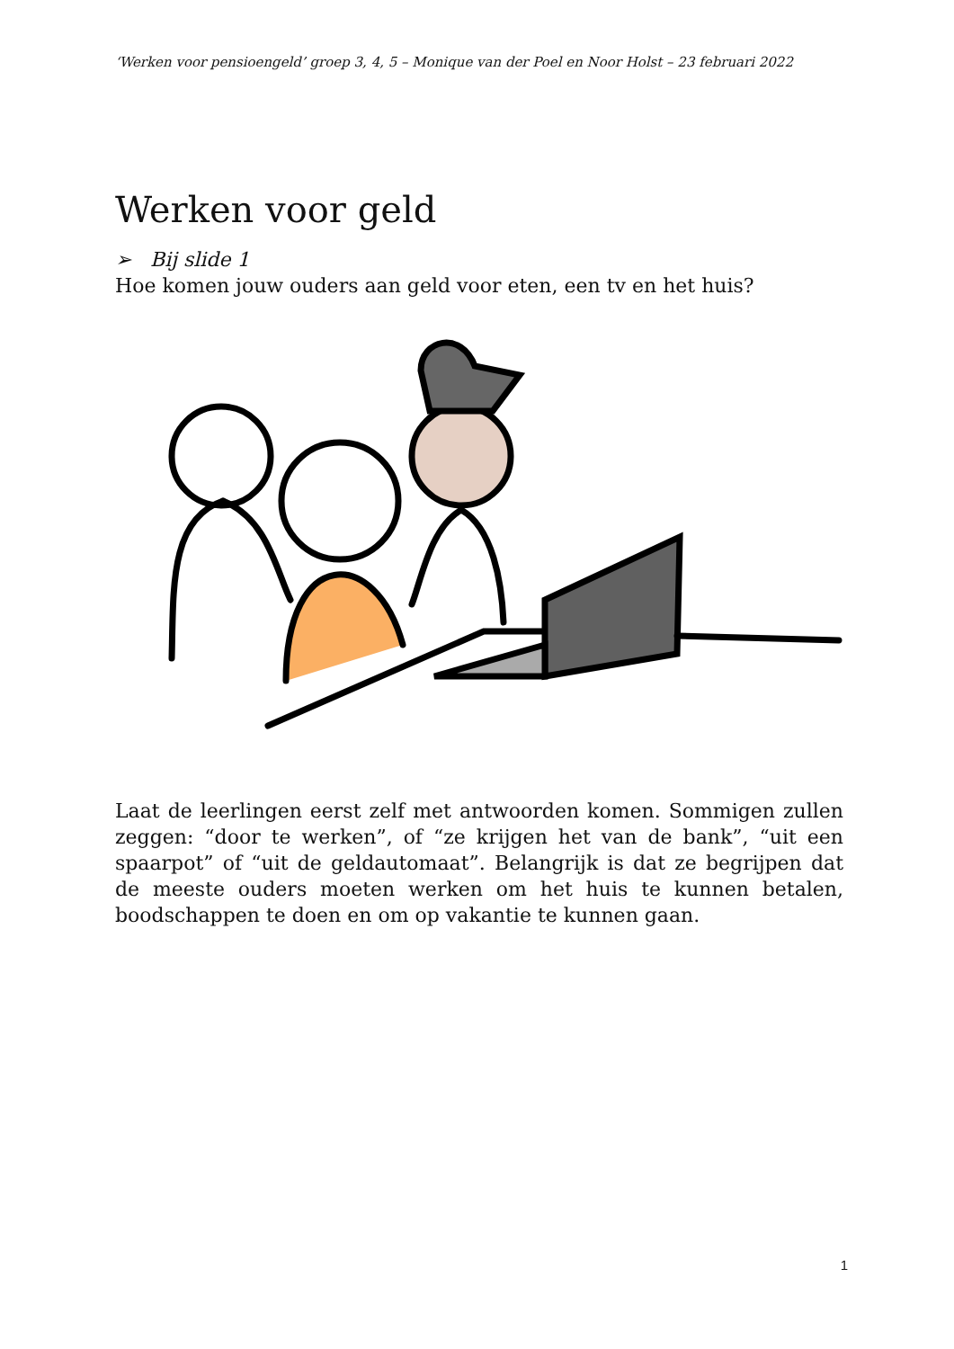‘Werken voor pensioengeld’ groep 3, 4, 5 – Monique van der Poel en Noor Holst – 23 februari 2022
Werken voor geld
➢ Bij slide 1
Hoe komen jouw ouders aan geld voor eten, een tv en het huis?
Laat de leerlingen eerst zelf met antwoorden komen. Sommigen zullen zeggen: “door te werken”, of “ze krijgen het van de bank”, “uit een spaarpot” of “uit de geldautomaat”. Belangrijk is dat ze begrijpen dat de meeste ouders moeten werken om het huis te kunnen betalen, boodschappen te doen en om op vakantie te kunnen gaan.
1